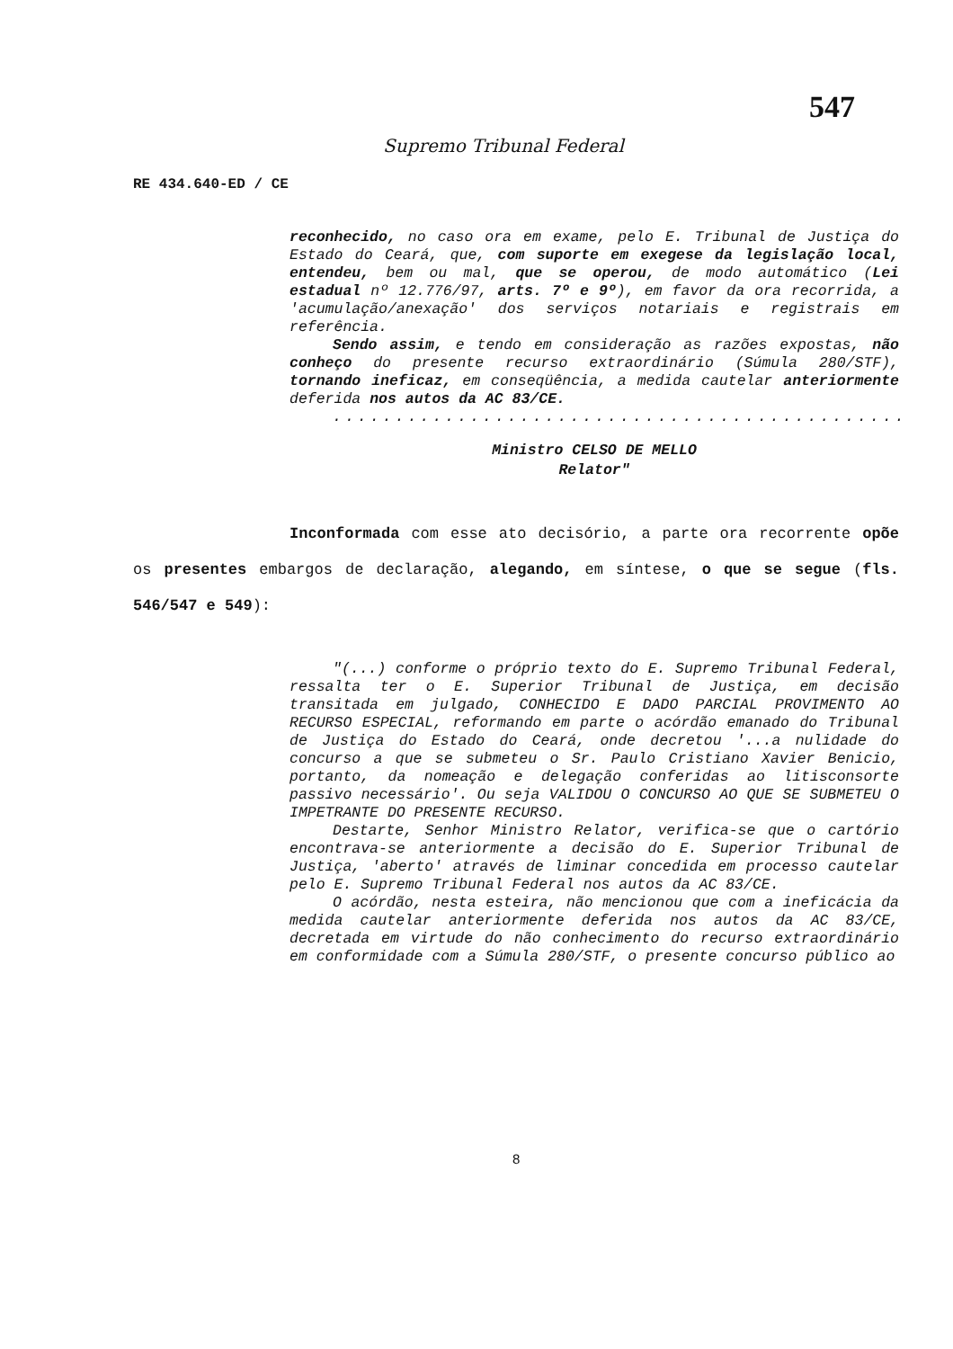547
Supremo Tribunal Federal
RE 434.640-ED / CE
reconhecido, no caso ora em exame, pelo E. Tribunal de Justiça do Estado do Ceará, que, com suporte em exegese da legislação local, entendeu, bem ou mal, que se operou, de modo automático (Lei estadual nº 12.776/97, arts. 7º e 9º), em favor da ora recorrida, a 'acumulação/anexação' dos serviços notariais e registrais em referência.
Sendo assim, e tendo em consideração as razões expostas, não conheço do presente recurso extraordinário (Súmula 280/STF), tornando ineficaz, em conseqüência, a medida cautelar anteriormente deferida nos autos da AC 83/CE.
..............................................
Ministro CELSO DE MELLO
Relator"
Inconformada com esse ato decisório, a parte ora recorrente opõe os presentes embargos de declaração, alegando, em síntese, o que se segue (fls. 546/547 e 549):
"(...) conforme o próprio texto do E. Supremo Tribunal Federal, ressalta ter o E. Superior Tribunal de Justiça, em decisão transitada em julgado, CONHECIDO E DADO PARCIAL PROVIMENTO AO RECURSO ESPECIAL, reformando em parte o acórdão emanado do Tribunal de Justiça do Estado do Ceará, onde decretou '...a nulidade do concurso a que se submeteu o Sr. Paulo Cristiano Xavier Benicio, portanto, da nomeação e delegação conferidas ao litisconsorte passivo necessário'. Ou seja VALIDOU O CONCURSO AO QUE SE SUBMETEU O IMPETRANTE DO PRESENTE RECURSO.
Destarte, Senhor Ministro Relator, verifica-se que o cartório encontrava-se anteriormente a decisão do E. Superior Tribunal de Justiça, 'aberto' através de liminar concedida em processo cautelar pelo E. Supremo Tribunal Federal nos autos da AC 83/CE.
O acórdão, nesta esteira, não mencionou que com a ineficácia da medida cautelar anteriormente deferida nos autos da AC 83/CE, decretada em virtude do não conhecimento do recurso extraordinário em conformidade com a Súmula 280/STF, o presente concurso público ao
8